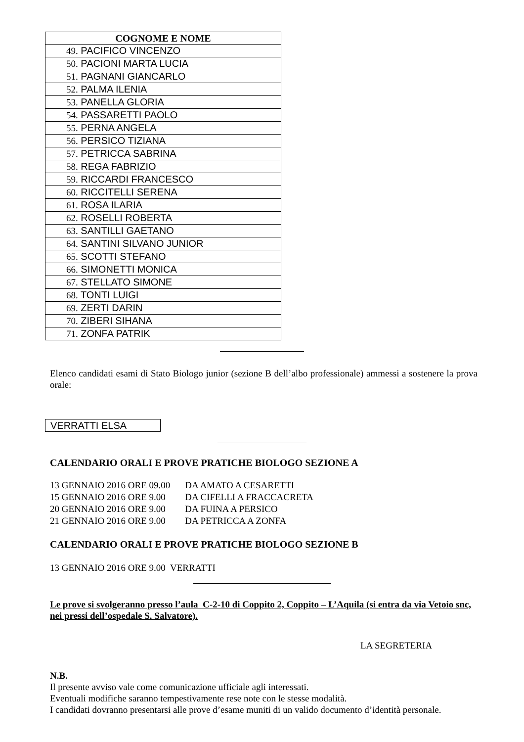| COGNOME E NOME |
| --- |
| 49. PACIFICO VINCENZO |
| 50. PACIONI MARTA LUCIA |
| 51. PAGNANI GIANCARLO |
| 52. PALMA ILENIA |
| 53. PANELLA GLORIA |
| 54. PASSARETTI PAOLO |
| 55. PERNA ANGELA |
| 56. PERSICO TIZIANA |
| 57. PETRICCA SABRINA |
| 58. REGA FABRIZIO |
| 59. RICCARDI FRANCESCO |
| 60. RICCITELLI SERENA |
| 61. ROSA ILARIA |
| 62. ROSELLI ROBERTA |
| 63. SANTILLI GAETANO |
| 64. SANTINI SILVANO JUNIOR |
| 65. SCOTTI STEFANO |
| 66. SIMONETTI MONICA |
| 67. STELLATO SIMONE |
| 68. TONTI LUIGI |
| 69. ZERTI DARIN |
| 70. ZIBERI SIHANA |
| 71. ZONFA PATRIK |
Elenco candidati esami di Stato Biologo junior (sezione B dell’albo professionale) ammessi a sostenere la prova orale:
VERRATTI ELSA
CALENDARIO ORALI E PROVE PRATICHE BIOLOGO SEZIONE A
| 13 GENNAIO 2016 ORE 09.00 | DA AMATO A CESARETTI |
| 15 GENNAIO 2016 ORE 9.00 | DA CIFELLI A FRACCACRETA |
| 20 GENNAIO 2016 ORE 9.00 | DA FUINA A PERSICO |
| 21 GENNAIO 2016 ORE 9.00 | DA PETRICCA A ZONFA |
CALENDARIO ORALI E PROVE PRATICHE BIOLOGO SEZIONE B
13 GENNAIO 2016 ORE 9.00 VERRATTI
Le prove si svolgeranno presso l’aula C-2-10 di Coppito 2, Coppito – L’Aquila (si entra da via Vetoio snc, nei pressi dell’ospedale S. Salvatore).
LA SEGRETERIA
N.B.
Il presente avviso vale come comunicazione ufficiale agli interessati.
Eventuali modifiche saranno tempestivamente rese note con le stesse modalità.
I candidati dovranno presentarsi alle prove d’esame muniti di un valido documento d’identità personale.